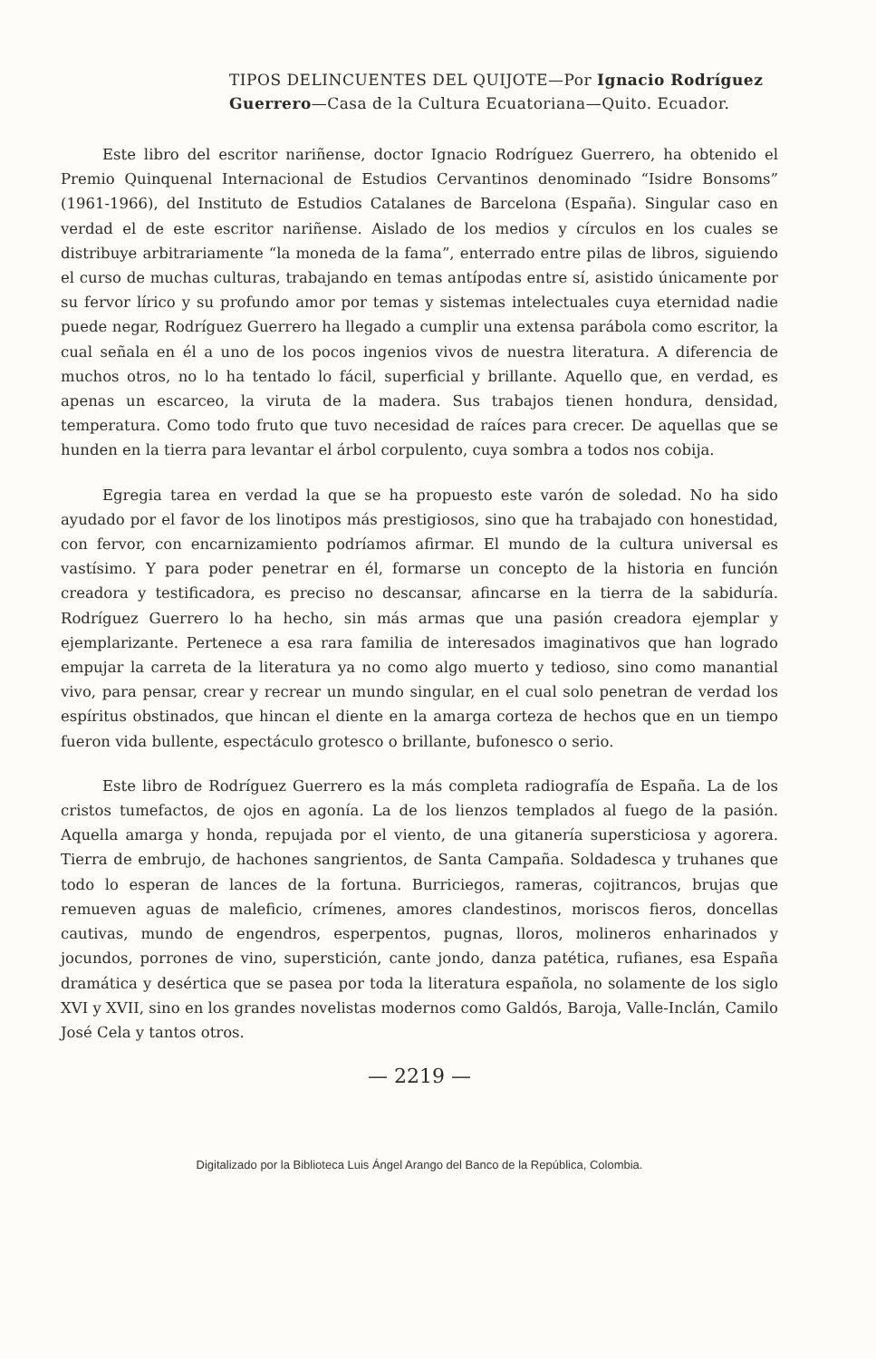TIPOS DELINCUENTES DEL QUIJOTE—Por Ignacio Rodríguez Guerrero—Casa de la Cultura Ecuatoriana—Quito. Ecuador.
Este libro del escritor nariñense, doctor Ignacio Rodríguez Guerrero, ha obtenido el Premio Quinquenal Internacional de Estudios Cervantinos denominado “Isidre Bonsoms” (1961-1966), del Instituto de Estudios Catalanes de Barcelona (España). Singular caso en verdad el de este escritor nariñense. Aislado de los medios y círculos en los cuales se distribuye arbitrariamente “la moneda de la fama”, enterrado entre pilas de libros, siguiendo el curso de muchas culturas, trabajando en temas antípodas entre sí, asistido únicamente por su fervor lírico y su profundo amor por temas y sistemas intelectuales cuya eternidad nadie puede negar, Rodríguez Guerrero ha llegado a cumplir una extensa parábola como escritor, la cual señala en él a uno de los pocos ingenios vivos de nuestra literatura. A diferencia de muchos otros, no lo ha tentado lo fácil, superficial y brillante. Aquello que, en verdad, es apenas un escarceo, la viruta de la madera. Sus trabajos tienen hondura, densidad, temperatura. Como todo fruto que tuvo necesidad de raíces para crecer. De aquellas que se hunden en la tierra para levantar el árbol corpulento, cuya sombra a todos nos cobija.
Egregia tarea en verdad la que se ha propuesto este varón de soledad. No ha sido ayudado por el favor de los linotipos más prestigiosos, sino que ha trabajado con honestidad, con fervor, con encarnizamiento podríamos afirmar. El mundo de la cultura universal es vastísimo. Y para poder penetrar en él, formarse un concepto de la historia en función creadora y testificadora, es preciso no descansar, afincarse en la tierra de la sabiduría. Rodríguez Guerrero lo ha hecho, sin más armas que una pasión creadora ejemplar y ejemplarizante. Pertenece a esa rara familia de interesados imaginativos que han logrado empujar la carreta de la literatura ya no como algo muerto y tedioso, sino como manantial vivo, para pensar, crear y recrear un mundo singular, en el cual solo penetran de verdad los espíritus obstinados, que hincan el diente en la amarga corteza de hechos que en un tiempo fueron vida bullente, espectáculo grotesco o brillante, bufonesco o serio.
Este libro de Rodríguez Guerrero es la más completa radiografía de España. La de los cristos tumefactos, de ojos en agonía. La de los lienzos templados al fuego de la pasión. Aquella amarga y honda, repujada por el viento, de una gitanería supersticiosa y agorera. Tierra de embrujo, de hachones sangrientos, de Santa Campaña. Soldadesca y truhanes que todo lo esperan de lances de la fortuna. Burriciegos, rameras, cojitrancos, brujas que remueven aguas de maleficio, crímenes, amores clandestinos, moriscos fieros, doncellas cautivas, mundo de engendros, esperpentos, pugnas, lloros, molineros enharinados y jocundos, porrones de vino, superstición, cante jondo, danza patética, rufianes, esa España dramática y desértica que se pasea por toda la literatura española, no solamente de los siglo XVI y XVII, sino en los grandes novelistas modernos como Galdós, Baroja, Valle-Inclán, Camilo José Cela y tantos otros.
— 2219 —
Digitalizado por la Biblioteca Luis Ángel Arango del Banco de la República, Colombia.